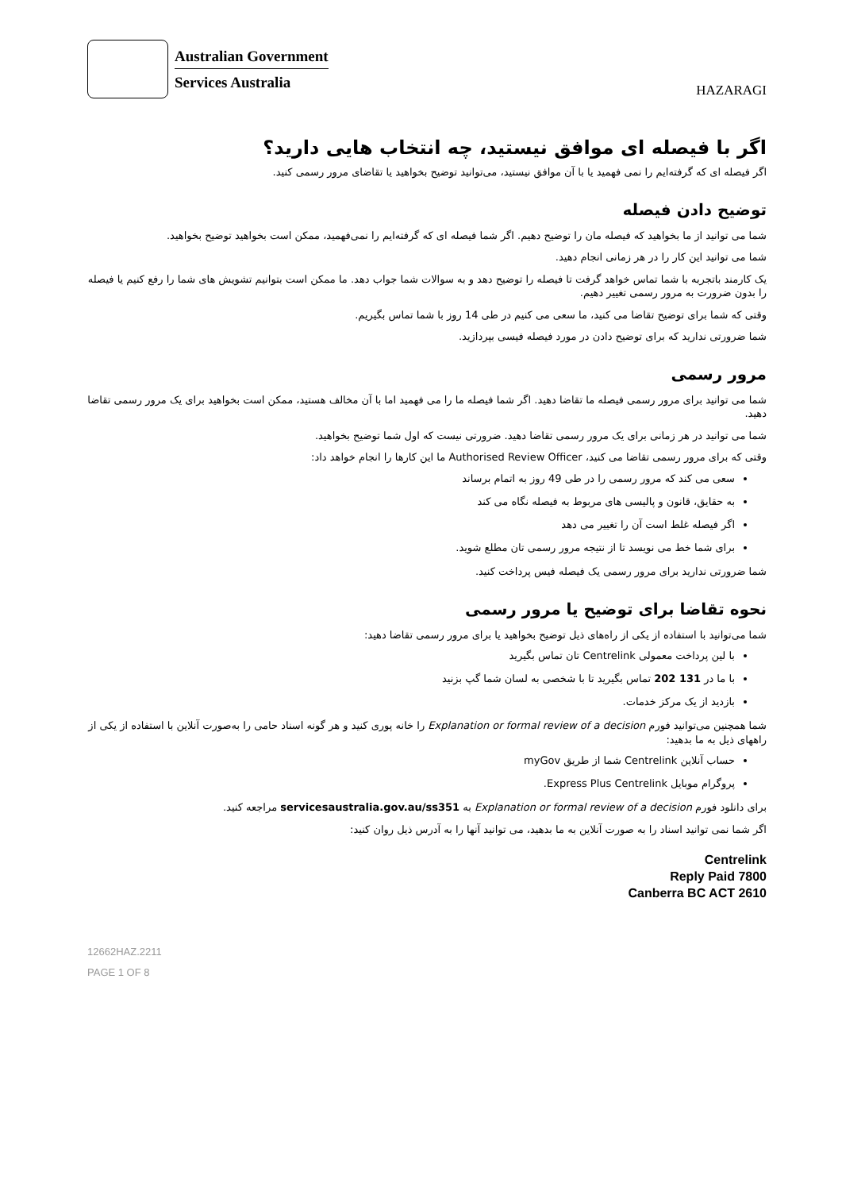Australian Government
Services Australia
HAZARAGI
اگر با فیصله ای موافق نیستید، چه انتخاب هایی دارید؟
اگر فیصله ای که گرفته‌ایم را نمی فهمید یا با آن موافق نیستید، می‌توانید توضیح بخواهید یا تقاضای مرور رسمی کنید.
توضیح دادن فیصله
شما می توانید از ما بخواهید که فیصله مان را توضیح دهیم. اگر شما فیصله ای که گرفته‌ایم را نمی‌فهمید، ممکن است بخواهید توضیح بخواهید.
شما می توانید این کار را در هر زمانی انجام دهید.
یک کارمند باتجربه با شما تماس خواهد گرفت تا فیصله را توضیح دهد و به سوالات شما جواب دهد. ما ممکن است بتوانیم تشویش های شما را رفع کنیم یا فیصله را بدون ضرورت به مرور رسمی تغییر دهیم.
وقتی که شما برای توضیح تقاضا می کنید، ما سعی می کنیم در طی 14 روز با شما تماس بگیریم.
شما ضرورتی ندارید که برای توضیح دادن در مورد فیصله فیسی بپردازید.
مرور رسمی
شما می توانید برای مرور رسمی فیصله ما تقاضا دهید. اگر شما فیصله ما را می فهمید اما با آن مخالف هستید، ممکن است بخواهید برای یک مرور رسمی تقاضا دهید.
شما می توانید در هر زمانی برای یک مرور رسمی تقاضا دهید. ضرورتی نیست که اول شما توضیح بخواهید.
وقتی که برای مرور رسمی تقاضا می کنید، Authorised Review Officer ما این کارها را انجام خواهد داد:
سعی می کند که مرور رسمی را در طی 49 روز به اتمام برساند
به حقایق، قانون و پالیسی های مربوط به فیصله نگاه می کند
اگر فیصله غلط است آن را تغییر می دهد
برای شما خط می نویسد تا از نتیجه مرور رسمی تان مطلع شوید.
شما ضرورتی ندارید برای مرور رسمی یک فیصله فیس پرداخت کنید.
نحوه تقاضا برای توضیح یا مرور رسمی
شما می‌توانید با استفاده از یکی از راه‌های ذیل توضیح بخواهید یا برای مرور رسمی تقاضا دهید:
با لین پرداخت معمولی Centrelink تان تماس بگیرید
با ما در 131 202 تماس بگیرید تا با شخصی به لسان شما گپ بزنید
بازدید از یک مرکز خدمات.
شما همچنین می‌توانید فورم Explanation or formal review of a decision را خانه پوری کنید و هر گونه اسناد حامی را به‌صورت آنلاین با استفاده از یکی از راههای ذیل به ما بدهید:
حساب آنلاین Centrelink شما از طریق myGov
پروگرام موبایل Express Plus Centrelink.
برای دانلود فورم Explanation or formal review of a decision به servicesaustralia.gov.au/ss351 مراجعه کنید.
اگر شما نمی توانید اسناد را به صورت آنلاین به ما بدهید، می توانید آنها را به آدرس ذیل روان کنید:
Centrelink
Reply Paid 7800
Canberra BC ACT 2610
12662HAZ.2211
PAGE 1 OF 8